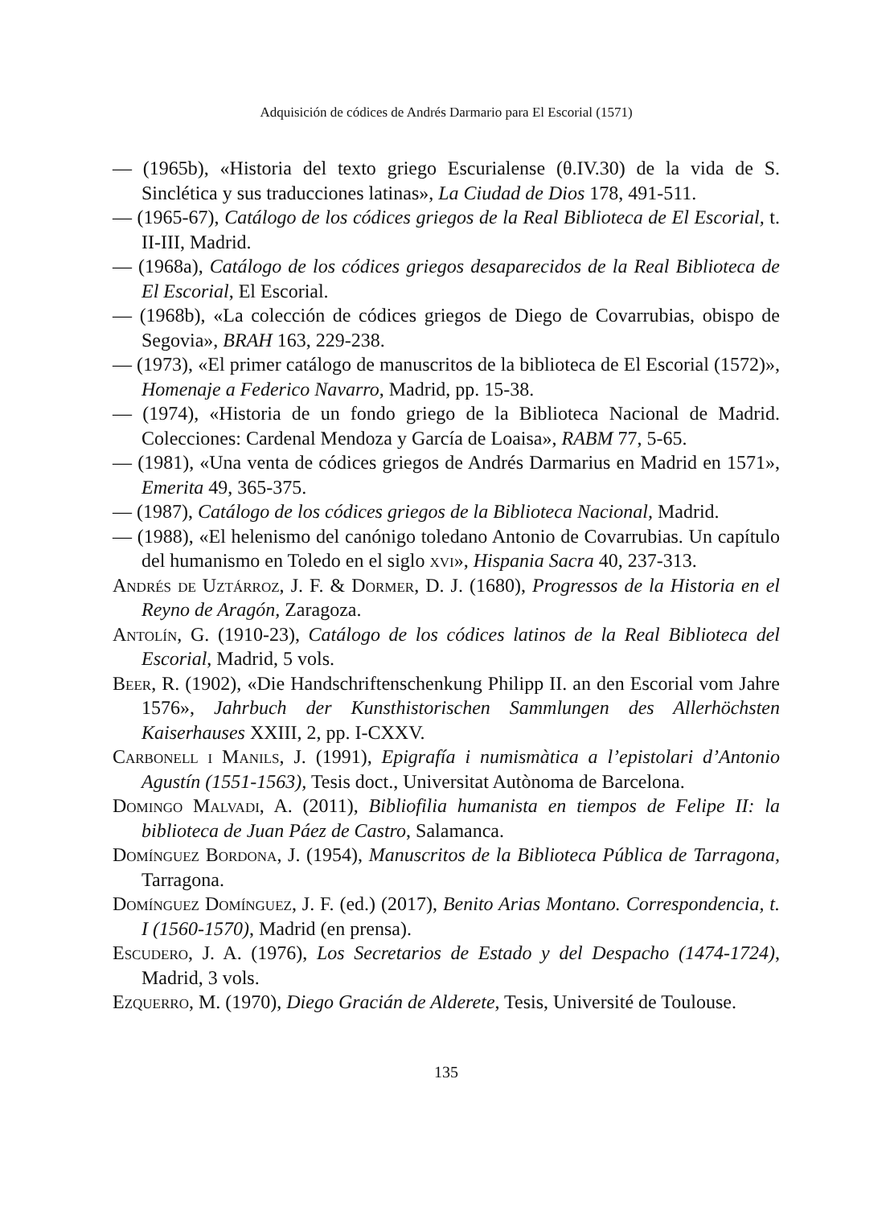Adquisición de códices de Andrés Darmario para El Escorial (1571)
— (1965b), «Historia del texto griego Escurialense (θ.IV.30) de la vida de S. Sinclética y sus traducciones latinas», La Ciudad de Dios 178, 491-511.
— (1965-67), Catálogo de los códices griegos de la Real Biblioteca de El Escorial, t. II-III, Madrid.
— (1968a), Catálogo de los códices griegos desaparecidos de la Real Biblioteca de El Escorial, El Escorial.
— (1968b), «La colección de códices griegos de Diego de Covarrubias, obispo de Segovia», BRAH 163, 229-238.
— (1973), «El primer catálogo de manuscritos de la biblioteca de El Escorial (1572)», Homenaje a Federico Navarro, Madrid, pp. 15-38.
— (1974), «Historia de un fondo griego de la Biblioteca Nacional de Madrid. Colecciones: Cardenal Mendoza y García de Loaisa», RABM 77, 5-65.
— (1981), «Una venta de códices griegos de Andrés Darmarius en Madrid en 1571», Emerita 49, 365-375.
— (1987), Catálogo de los códices griegos de la Biblioteca Nacional, Madrid.
— (1988), «El helenismo del canónigo toledano Antonio de Covarrubias. Un capítulo del humanismo en Toledo en el siglo xvi», Hispania Sacra 40, 237-313.
Andrés de Uztárroz, J. F. & Dormer, D. J. (1680), Progressos de la Historia en el Reyno de Aragón, Zaragoza.
Antolín, G. (1910-23), Catálogo de los códices latinos de la Real Biblioteca del Escorial, Madrid, 5 vols.
Beer, R. (1902), «Die Handschriftenschenkung Philipp II. an den Escorial vom Jahre 1576», Jahrbuch der Kunsthistorischen Sammlungen des Allerhöchsten Kaiserhauses XXIII, 2, pp. I-CXXV.
Carbonell i Manils, J. (1991), Epigrafía i numismàtica a l’epistolari d’Antonio Agustín (1551-1563), Tesis doct., Universitat Autònoma de Barcelona.
Domingo Malvadi, A. (2011), Bibliofilia humanista en tiempos de Felipe II: la biblioteca de Juan Páez de Castro, Salamanca.
Domínguez Bordona, J. (1954), Manuscritos de la Biblioteca Pública de Tarragona, Tarragona.
Domínguez Domínguez, J. F. (ed.) (2017), Benito Arias Montano. Correspondencia, t. I (1560-1570), Madrid (en prensa).
Escudero, J. A. (1976), Los Secretarios de Estado y del Despacho (1474-1724), Madrid, 3 vols.
Ezquerro, M. (1970), Diego Gracián de Alderete, Tesis, Université de Toulouse.
135